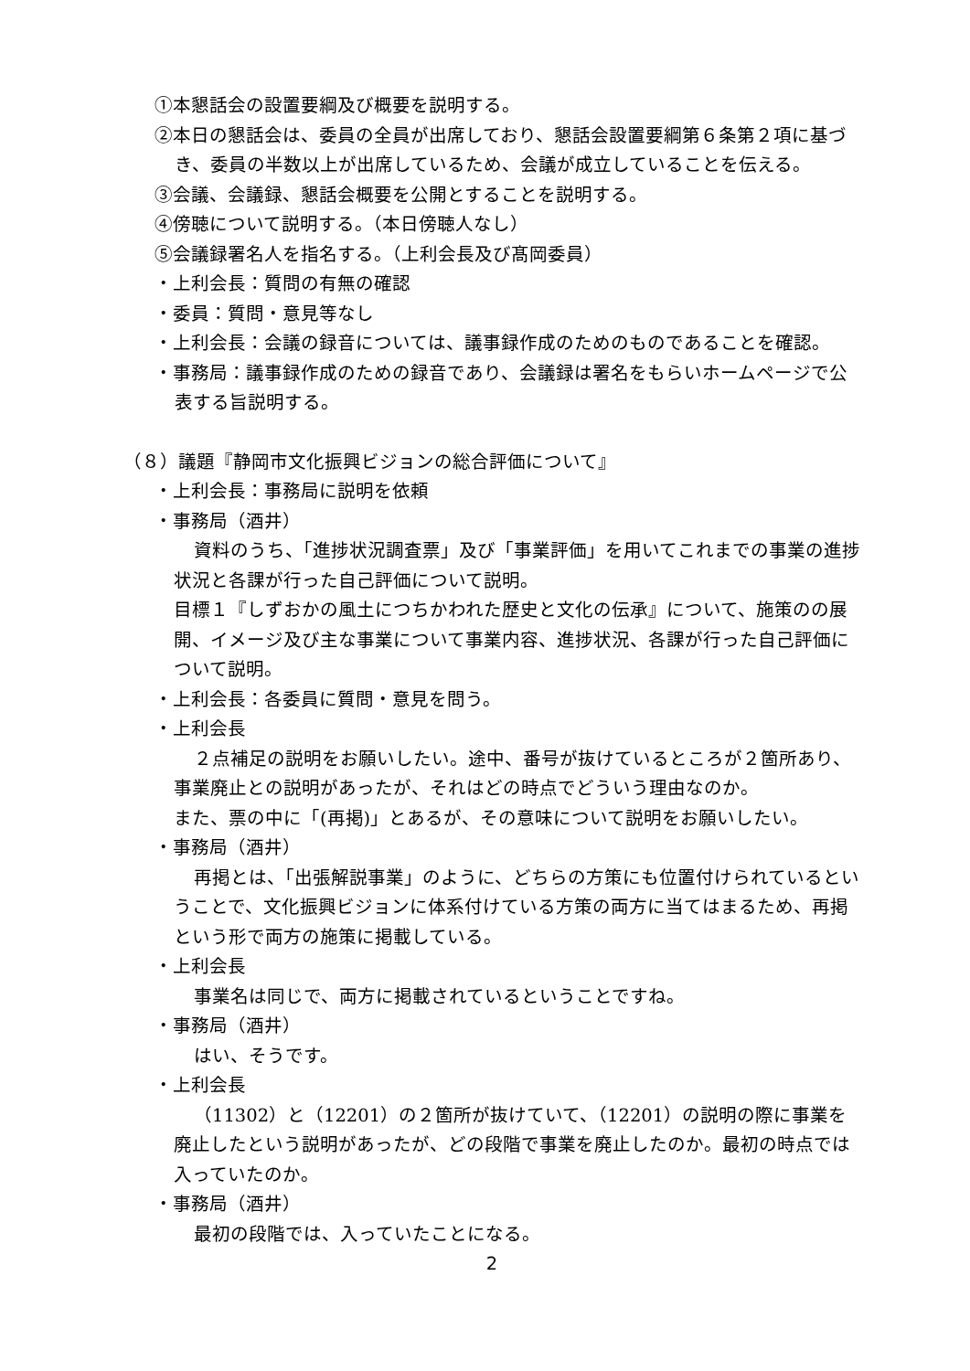①本懇話会の設置要綱及び概要を説明する。
②本日の懇話会は、委員の全員が出席しており、懇話会設置要綱第６条第２項に基づき、委員の半数以上が出席しているため、会議が成立していることを伝える。
③会議、会議録、懇話会概要を公開とすることを説明する。
④傍聴について説明する。（本日傍聴人なし）
⑤会議録署名人を指名する。（上利会長及び髙岡委員）
・上利会長：質問の有無の確認
・委員：質問・意見等なし
・上利会長：会議の録音については、議事録作成のためのものであることを確認。
・事務局：議事録作成のための録音であり、会議録は署名をもらいホームページで公表する旨説明する。
（８）議題『静岡市文化振興ビジョンの総合評価について』
・上利会長：事務局に説明を依頼
・事務局（酒井）
資料のうち、「進捗状況調査票」及び「事業評価」を用いてこれまでの事業の進捗状況と各課が行った自己評価について説明。
目標１『しずおかの風土につちかわれた歴史と文化の伝承』について、施策のの展開、イメージ及び主な事業について事業内容、進捗状況、各課が行った自己評価について説明。
・上利会長：各委員に質問・意見を問う。
・上利会長
２点補足の説明をお願いしたい。途中、番号が抜けているところが２箇所あり、事業廃止との説明があったが、それはどの時点でどういう理由なのか。
また、票の中に「(再掲)」とあるが、その意味について説明をお願いしたい。
・事務局（酒井）
再掲とは、「出張解説事業」のように、どちらの方策にも位置付けられているということで、文化振興ビジョンに体系付けている方策の両方に当てはまるため、再掲という形で両方の施策に掲載している。
・上利会長
事業名は同じで、両方に掲載されているということですね。
・事務局（酒井）
はい、そうです。
・上利会長
（11302）と（12201）の２箇所が抜けていて、（12201）の説明の際に事業を廃止したという説明があったが、どの段階で事業を廃止したのか。最初の時点では入っていたのか。
・事務局（酒井）
最初の段階では、入っていたことになる。
2